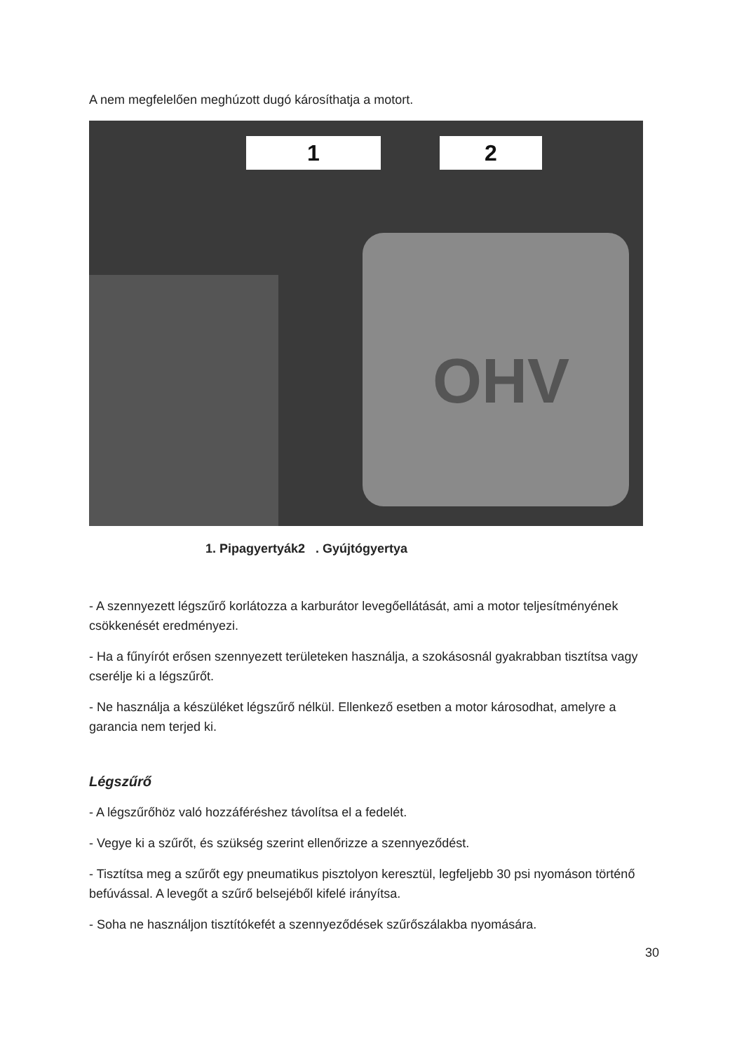A nem megfelelően meghúzott dugó károsíthatja a motort.
OHV
1 2
1. Pipagyertyák2 . Gyújtógyertya
- A szennyezett légszűrő korlátozza a karburátor levegőellátását, ami a motor teljesítményének csökkenését eredményezi.
- Ha a fűnyírót erősen szennyezett területeken használja, a szokásosnál gyakrabban tisztítsa vagy cserélje ki a légszűrőt.
- Ne használja a készüléket légszűrő nélkül. Ellenkező esetben a motor károsodhat, amelyre a garancia nem terjed ki.
Légszűrő
- A légszűrőhöz való hozzáféréshez távolítsa el a fedelét.
- Vegye ki a szűrőt, és szükség szerint ellenőrizze a szennyeződést.
- Tisztítsa meg a szűrőt egy pneumatikus pisztolyon keresztül, legfeljebb 30 psi nyomáson történő befúvással. A levegőt a szűrő belsejéből kifelé irányítsa.
- Soha ne használjon tisztítókefét a szennyeződések szűrőszálakba nyomására.
30